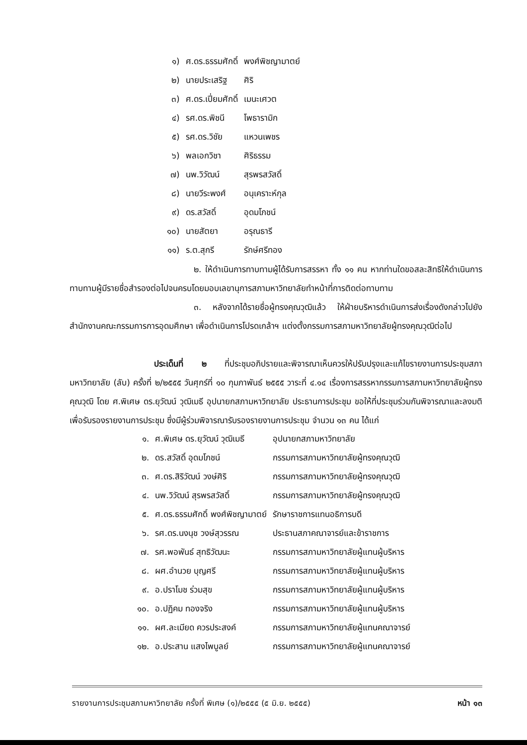| ๑) | ศ.ดร.ธรรมศักดิ์ | พงศ์พิชญามาตย์ |
| ๒) | นายประเสริฐ | ศิริ |
| ๓) | ศ.ดร.เปี่ยมศักดิ์ | เมนะเศวต |
| ๔) | รศ.ดร.พิชนี | โพธารามิก |
| ๕) | รศ.ดร.วิชัย | แหวนเพชร |
| ๖) | พลเอกวิชา | ศิริธรรม |
| ๗) | นพ.วิวัฒน์ | สุรพรสวัสดิ์ |
| ๘) | นายวีระพงศ์ | อนุเคราะห์กุล |
| ๙) | ดร.สวัสดิ์ | อุดมโภชน์ |
| ๑๐) | นายสัตยา | อรุณธารี |
| ๑๑) | ร.ต.สุกรี | รักษ์ศรีทอง |
๒. ให้ดำเนินการทาบทามผู้ได้รับการสรรหา ทั้ง ๑๑ คน หากท่านใดขอสละสิทธิให้ดำเนินการทาบทามผู้มีรายชื่อสำรองต่อไปจนครบโดยมอบเลขานุการสภามหาวิทยาลัยทำหน้าที่การติดต่อทาบทาม
๓. หลังจากได้รายชื่อผู้ทรงคุณวุฒิแล้ว ให้ฝ่ายบริหารดำเนินการส่งเรื่องดังกล่าวไปยังสำนักงานคณะกรรมการการอุดมศึกษา เพื่อดำเนินการโปรดเกล้าฯ แต่งตั้งกรรมการสภามหาวิทยาลัยผู้ทรงคุณวุฒิต่อไป
ประเด็นที่ ๒ ที่ประชุมอภิปรายและพิจารณาเห็นควรให้ปรับปรุงและแก้ไขรายงานการประชุมสภามหาวิทยาลัย (ลับ) ครั้งที่ ๒/๒๕๕๕ วันศุกร์ที่ ๑๐ กุมภาพันธ์ ๒๕๕๕ วาระที่ ๔.๑๔ เรื่องการสรรหากรรมการสภามหาวิทยาลัยผู้ทรงคุณวุฒิ โดย ศ.พิเศษ ดร.ยุวัฒน์ วุฒิเมธี อุปนายกสภามหาวิทยาลัย ประธานการประชุม ขอให้ที่ประชุมร่วมกันพิจารณาและลงมติเพื่อรับรองรายงานการประชุม ซึ่งมีผู้ร่วมพิจารณารับรองรายงานการประชุม จำนวน ๑๓ คน ได้แก่
| ๑. | ศ.พิเศษ ดร.ยุวัฒน์ วุฒิเมธี | อุปนายกสภามหาวิทยาลัย |
| ๒. | ดร.สวัสดิ์ อุดมโภชน์ | กรรมการสภามหาวิทยาลัยผู้ทรงคุณวุฒิ |
| ๓. | ศ.ดร.สิริวัฒน์ วงษ์ศิริ | กรรมการสภามหาวิทยาลัยผู้ทรงคุณวุฒิ |
| ๔. | นพ.วิวัฒน์ สุรพรสวัสดิ์ | กรรมการสภามหาวิทยาลัยผู้ทรงคุณวุฒิ |
| ๕. | ศ.ดร.ธรรมศักดิ์ พงศ์พิชญามาตย์ | รักษาราชการแทนอธิการบดี |
| ๖. | รศ.ดร.นงนุช วงษ์สุวรรณ | ประธานสภาคณาจารย์และข้าราชการ |
| ๗. | รศ.พอพันธ์ สุทธิวัฒนะ | กรรมการสภามหาวิทยาลัยผู้แทนผู้บริหาร |
| ๘. | ผศ.อำนวย บุญศรี | กรรมการสภามหาวิทยาลัยผู้แทนผู้บริหาร |
| ๙. | อ.ปราโมช ร่วมสุข | กรรมการสภามหาวิทยาลัยผู้แทนผู้บริหาร |
| ๑๐. | อ.ปฏิคม ทองจริง | กรรมการสภามหาวิทยาลัยผู้แทนผู้บริหาร |
| ๑๑. | ผศ.ละเมียด ควรประสงค์ | กรรมการสภามหาวิทยาลัยผู้แทนคณาจารย์ |
| ๑๒. | อ.ประสาน แสงไพบูลย์ | กรรมการสภามหาวิทยาลัยผู้แทนคณาจารย์ |
รายงานการประชุมสภามหาวิทยาลัย ครั้งที่ พิเศษ (๑)/๒๕๕๕ (๕ มิ.ย. ๒๕๕๕) หน้า ๑๓